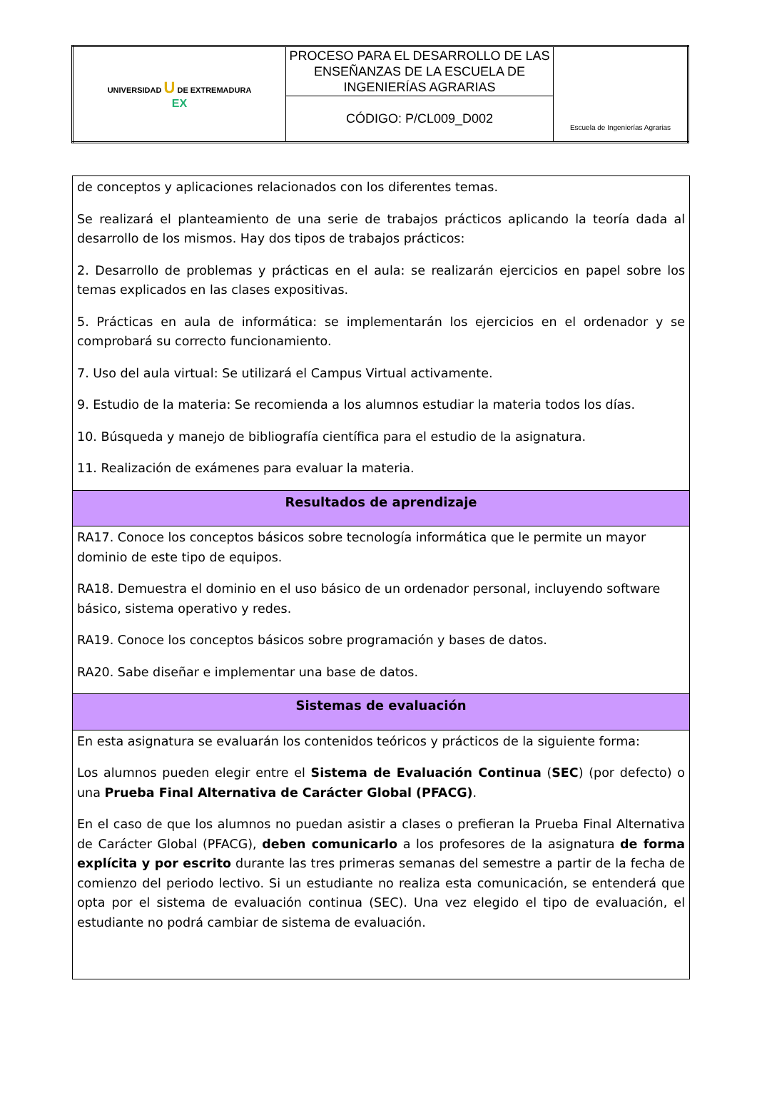| UNIVERSIDAD U DE EXTREMADURA EX | PROCESO PARA EL DESARROLLO DE LAS ENSEÑANZAS DE LA ESCUELA DE INGENIERÍAS AGRARIAS | Escuela de Ingenierías Agrarias |
| | CÓDIGO: P/CL009_D002 | |
| de conceptos y aplicaciones relacionados con los diferentes temas. Se realizará el planteamiento de una serie de trabajos prácticos aplicando la teoría dada al desarrollo de los mismos. Hay dos tipos de trabajos prácticos: 2. Desarrollo de problemas y prácticas en el aula: se realizarán ejercicios en papel sobre los temas explicados en las clases expositivas. 5. Prácticas en aula de informática: se implementarán los ejercicios en el ordenador y se comprobará su correcto funcionamiento. 7. Uso del aula virtual: Se utilizará el Campus Virtual activamente. 9. Estudio de la materia: Se recomienda a los alumnos estudiar la materia todos los días. 10. Búsqueda y manejo de bibliografía científica para el estudio de la asignatura. 11. Realización de exámenes para evaluar la materia. |
| Resultados de aprendizaje |
| RA17. Conoce los conceptos básicos sobre tecnología informática que le permite un mayor dominio de este tipo de equipos. RA18. Demuestra el dominio en el uso básico de un ordenador personal, incluyendo software básico, sistema operativo y redes. RA19. Conoce los conceptos básicos sobre programación y bases de datos. RA20. Sabe diseñar e implementar una base de datos. |
| Sistemas de evaluación |
| En esta asignatura se evaluarán los contenidos teóricos y prácticos de la siguiente forma: Los alumnos pueden elegir entre el Sistema de Evaluación Continua ( SEC ) (por defecto) o una Prueba Final Alternativa de Carácter Global (PFACG) . En el caso de que los alumnos no puedan asistir a clases o prefieran la Prueba Final Alternativa de Carácter Global (PFACG), deben comunicarlo a los profesores de la asignatura de forma explícita y por escrito durante las tres primeras semanas del semestre a partir de la fecha de comienzo del periodo lectivo. Si un estudiante no realiza esta comunicación, se entenderá que opta por el sistema de evaluación continua (SEC). Una vez elegido el tipo de evaluación, el estudiante no podrá cambiar de sistema de evaluación. |